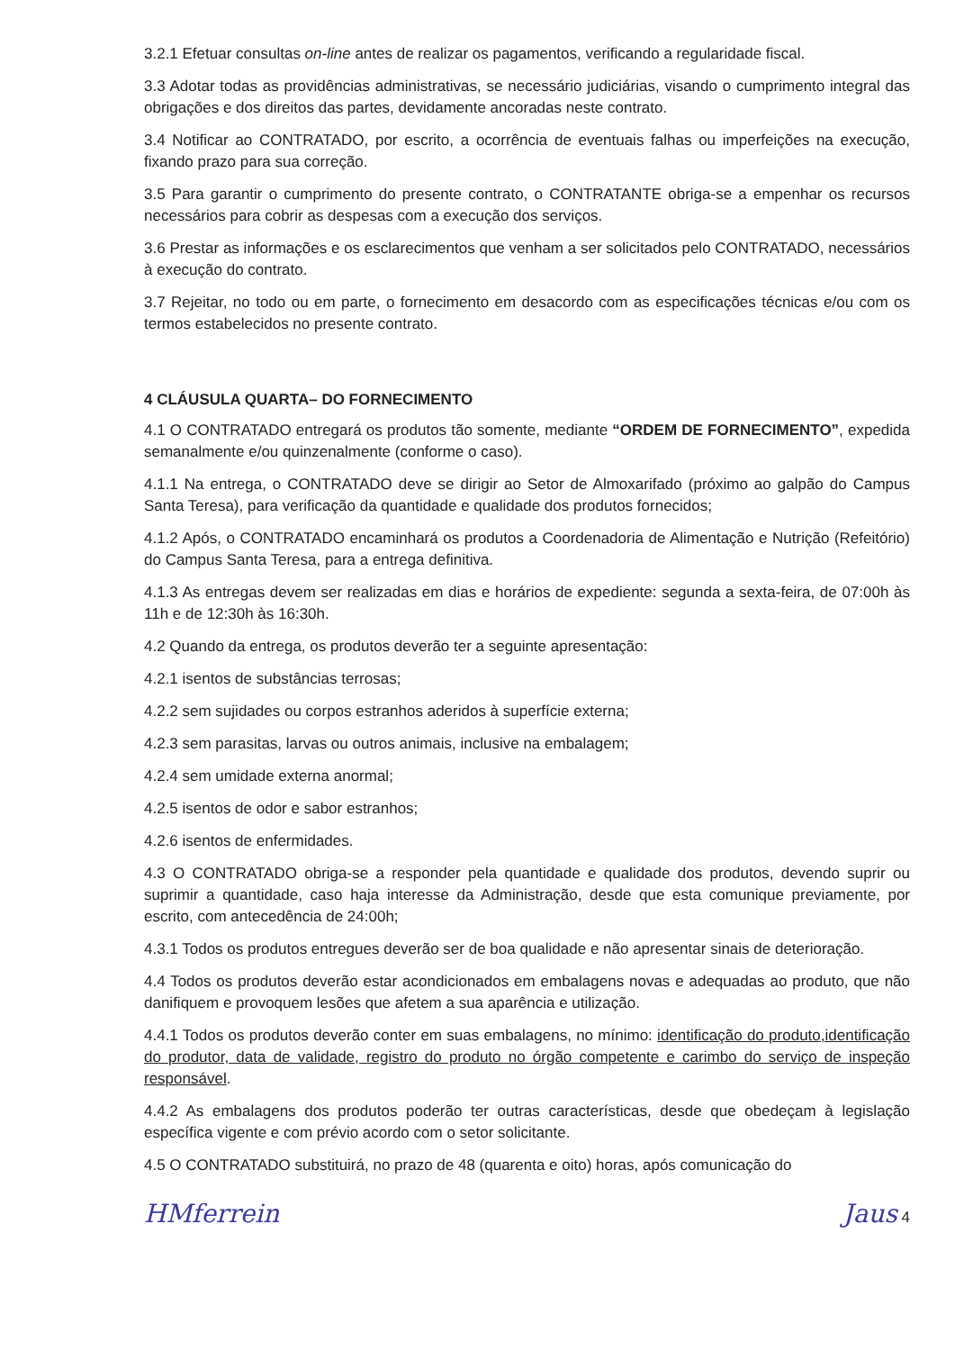3.2.1 Efetuar consultas on-line antes de realizar os pagamentos, verificando a regularidade fiscal.
3.3 Adotar todas as providências administrativas, se necessário judiciárias, visando o cumprimento integral das obrigações e dos direitos das partes, devidamente ancoradas neste contrato.
3.4 Notificar ao CONTRATADO, por escrito, a ocorrência de eventuais falhas ou imperfeições na execução, fixando prazo para sua correção.
3.5 Para garantir o cumprimento do presente contrato, o CONTRATANTE obriga-se a empenhar os recursos necessários para cobrir as despesas com a execução dos serviços.
3.6 Prestar as informações e os esclarecimentos que venham a ser solicitados pelo CONTRATADO, necessários à execução do contrato.
3.7 Rejeitar, no todo ou em parte, o fornecimento em desacordo com as especificações técnicas e/ou com os termos estabelecidos no presente contrato.
4 CLÁUSULA QUARTA– DO FORNECIMENTO
4.1 O CONTRATADO entregará os produtos tão somente, mediante “ORDEM DE FORNECIMENTO”, expedida semanalmente e/ou quinzenalmente (conforme o caso).
4.1.1 Na entrega, o CONTRATADO deve se dirigir ao Setor de Almoxarifado (próximo ao galpão do Campus Santa Teresa), para verificação da quantidade e qualidade dos produtos fornecidos;
4.1.2 Após, o CONTRATADO encaminhará os produtos a Coordenadoria de Alimentação e Nutrição (Refeitório) do Campus Santa Teresa, para a entrega definitiva.
4.1.3 As entregas devem ser realizadas em dias e horários de expediente: segunda a sexta-feira, de 07:00h às 11h e de 12:30h às 16:30h.
4.2 Quando da entrega, os produtos deverão ter a seguinte apresentação:
4.2.1 isentos de substâncias terrosas;
4.2.2 sem sujidades ou corpos estranhos aderidos à superfície externa;
4.2.3 sem parasitas, larvas ou outros animais, inclusive na embalagem;
4.2.4 sem umidade externa anormal;
4.2.5 isentos de odor e sabor estranhos;
4.2.6 isentos de enfermidades.
4.3 O CONTRATADO obriga-se a responder pela quantidade e qualidade dos produtos, devendo suprir ou suprimir a quantidade, caso haja interesse da Administração, desde que esta comunique previamente, por escrito, com antecedência de 24:00h;
4.3.1 Todos os produtos entregues deverão ser de boa qualidade e não apresentar sinais de deterioração.
4.4 Todos os produtos deverão estar acondicionados em embalagens novas e adequadas ao produto, que não danifiquem e provoquem lesões que afetem a sua aparência e utilização.
4.4.1 Todos os produtos deverão conter em suas embalagens, no mínimo: identificação do produto,identificação do produtor, data de validade, registro do produto no órgão competente e carimbo do serviço de inspeção responsável.
4.4.2 As embalagens dos produtos poderão ter outras características, desde que obedeçam à legislação específica vigente e com prévio acordo com o setor solicitante.
4.5 O CONTRATADO substituirá, no prazo de 48 (quarenta e oito) horas, após comunicação do
HMferrein Jaus 4